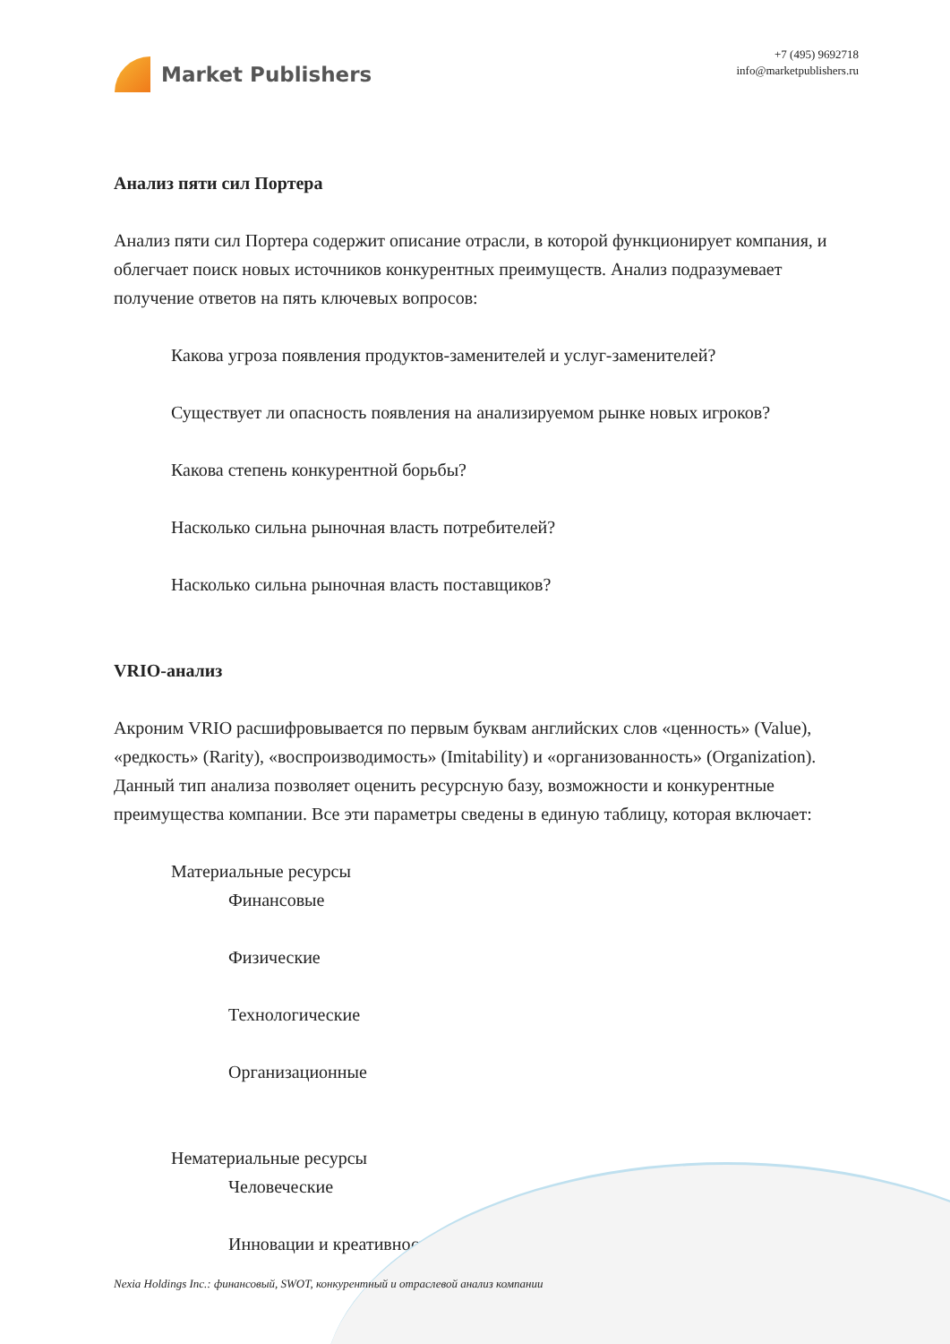Market Publishers
+7 (495) 9692718
info@marketpublishers.ru
Анализ пяти сил Портера
Анализ пяти сил Портера содержит описание отрасли, в которой функционирует компания, и облегчает поиск новых источников конкурентных преимуществ. Анализ подразумевает получение ответов на пять ключевых вопросов:
Какова угроза появления продуктов-заменителей и услуг-заменителей?
Существует ли опасность появления на анализируемом рынке новых игроков?
Какова степень конкурентной борьбы?
Насколько сильна рыночная власть потребителей?
Насколько сильна рыночная власть поставщиков?
VRIO-анализ
Акроним VRIO расшифровывается по первым буквам английских слов «ценность» (Value), «редкость» (Rarity), «воспроизводимость» (Imitability) и «организованность» (Organization). Данный тип анализа позволяет оценить ресурсную базу, возможности и конкурентные преимущества компании. Все эти параметры сведены в единую таблицу, которая включает:
Материальные ресурсы
Финансовые
Физические
Технологические
Организационные
Нематериальные ресурсы
Человеческие
Инновации и креативность
Nexia Holdings Inc.: финансовый, SWOT, конкурентный и отраслевой анализ компании